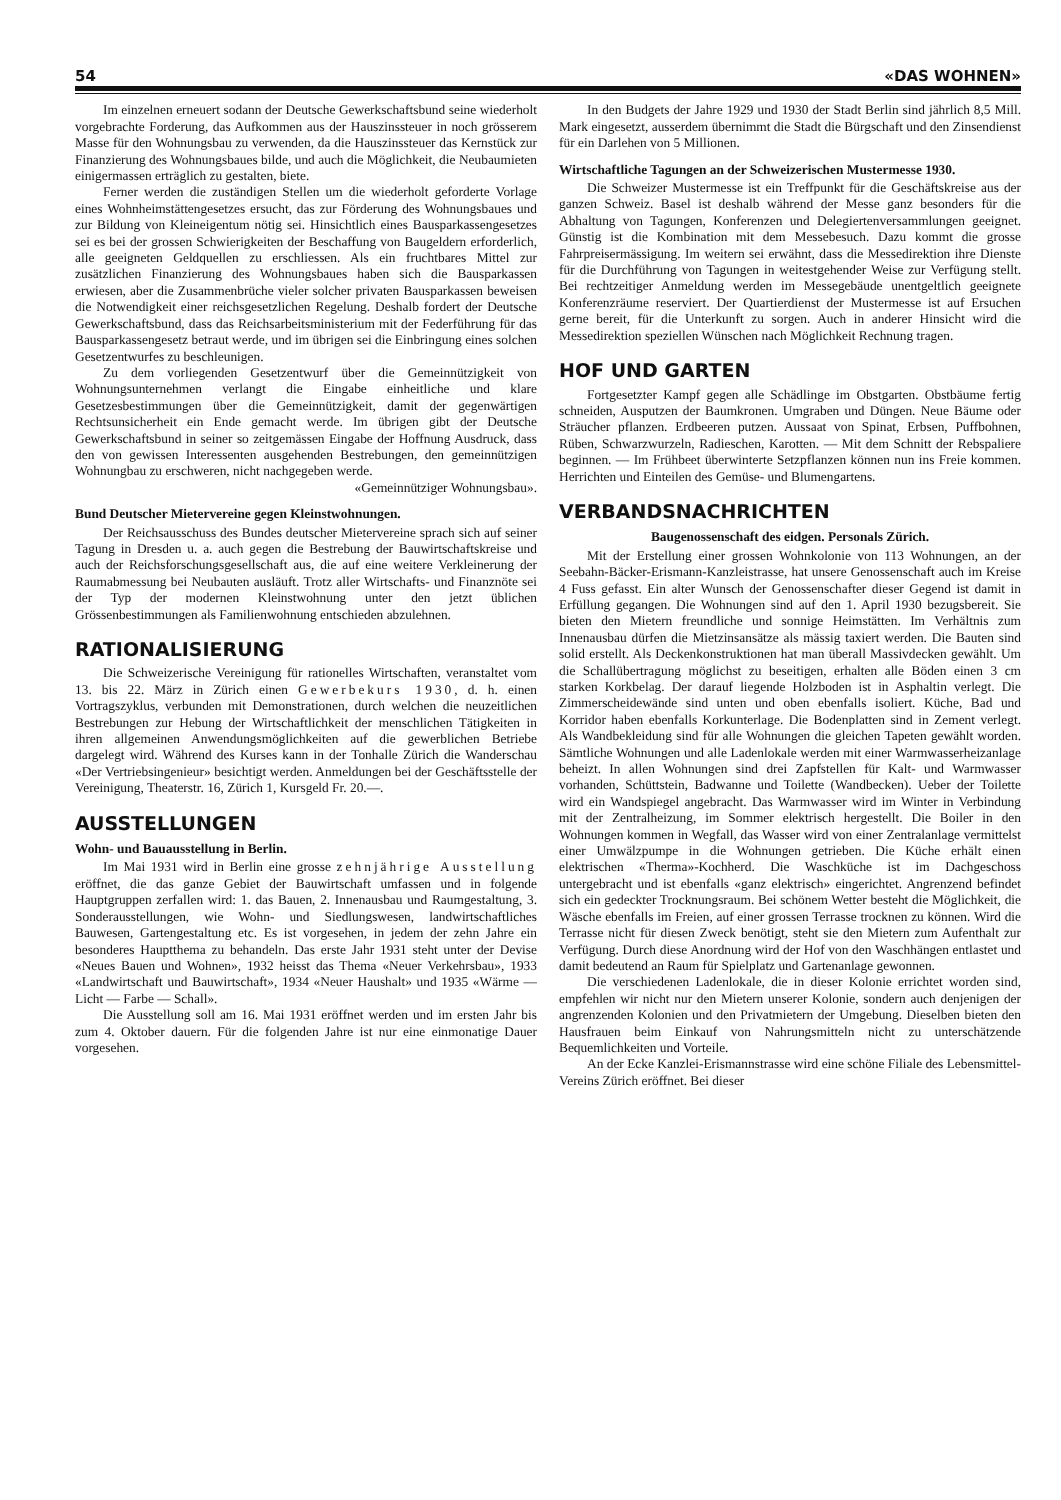54 «DAS WOHNEN»
Im einzelnen erneuert sodann der Deutsche Gewerkschaftsbund seine wiederholt vorgebrachte Forderung, das Aufkommen aus der Hauszinssteuer in noch grösserem Masse für den Wohnungsbau zu verwenden, da die Hauszinssteuer das Kernstück zur Finanzierung des Wohnungsbaues bilde, und auch die Möglichkeit, die Neubaumieten einigermassen erträglich zu gestalten, biete.
Ferner werden die zuständigen Stellen um die wiederholt geforderte Vorlage eines Wohnheimstättengesetzes ersucht, das zur Förderung des Wohnungsbaues und zur Bildung von Kleineigentum nötig sei. Hinsichtlich eines Bausparkassengesetzes sei es bei der grossen Schwierigkeiten der Beschaffung von Baugeldern erforderlich, alle geeigneten Geldquellen zu erschliessen. Als ein fruchtbares Mittel zur zusätzlichen Finanzierung des Wohnungsbaues haben sich die Bausparkassen erwiesen, aber die Zusammenbrüche vieler solcher privaten Bausparkassen beweisen die Notwendigkeit einer reichsgesetzlichen Regelung. Deshalb fordert der Deutsche Gewerkschaftsbund, dass das Reichsarbeitsministerium mit der Federführung für das Bausparkassengesetz betraut werde, und im übrigen sei die Einbringung eines solchen Gesetzentwurfes zu beschleunigen.
Zu dem vorliegenden Gesetzentwurf über die Gemeinnützigkeit von Wohnungsunternehmen verlangt die Eingabe einheitliche und klare Gesetzesbestimmungen über die Gemeinnützigkeit, damit der gegenwärtigen Rechtsunsicherheit ein Ende gemacht werde. Im übrigen gibt der Deutsche Gewerkschaftsbund in seiner so zeitgemässen Eingabe der Hoffnung Ausdruck, dass den von gewissen Interessenten ausgehenden Bestrebungen, den gemeinnützigen Wohnungbau zu erschweren, nicht nachgegeben werde.
«Gemeinnütziger Wohnungsbau».
Bund Deutscher Mietervereine gegen Kleinstwohnungen.
Der Reichsausschuss des Bundes deutscher Mietervereine sprach sich auf seiner Tagung in Dresden u. a. auch gegen die Bestrebung der Bauwirtschaftskreise und auch der Reichsforschungsgesellschaft aus, die auf eine weitere Verkleinerung der Raumabmessung bei Neubauten ausläuft. Trotz aller Wirtschafts- und Finanznöte sei der Typ der modernen Kleinstwohnung unter den jetzt üblichen Grössenbestimmungen als Familienwohnung entschieden abzulehnen.
RATIONALISIERUNG
Die Schweizerische Vereinigung für rationelles Wirtschaften, veranstaltet vom 13. bis 22. März in Zürich einen Gewerbekurs 1930, d. h. einen Vortragszyklus, verbunden mit Demonstrationen, durch welchen die neuzeitlichen Bestrebungen zur Hebung der Wirtschaftlichkeit der menschlichen Tätigkeiten in ihren allgemeinen Anwendungsmöglichkeiten auf die gewerblichen Betriebe dargelegt wird. Während des Kurses kann in der Tonhalle Zürich die Wanderschau «Der Vertriebsingenieur» besichtigt werden. Anmeldungen bei der Geschäftsstelle der Vereinigung, Theaterstr. 16, Zürich 1, Kursgeld Fr. 20.—.
AUSSTELLUNGEN
Wohn- und Bauausstellung in Berlin.
Im Mai 1931 wird in Berlin eine grosse zehnjährige Ausstellung eröffnet, die das ganze Gebiet der Bauwirtschaft umfassen und in folgende Hauptgruppen zerfallen wird: 1. das Bauen, 2. Innenausbau und Raumgestaltung, 3. Sonderausstellungen, wie Wohn- und Siedlungswesen, landwirtschaftliches Bauwesen, Gartengestaltung etc. Es ist vorgesehen, in jedem der zehn Jahre ein besonderes Hauptthema zu behandeln. Das erste Jahr 1931 steht unter der Devise «Neues Bauen und Wohnen», 1932 heisst das Thema «Neuer Verkehrsbau», 1933 «Landwirtschaft und Bauwirtschaft», 1934 «Neuer Haushalt» und 1935 «Wärme — Licht — Farbe — Schall».
Die Ausstellung soll am 16. Mai 1931 eröffnet werden und im ersten Jahr bis zum 4. Oktober dauern. Für die folgenden Jahre ist nur eine einmonatige Dauer vorgesehen.
In den Budgets der Jahre 1929 und 1930 der Stadt Berlin sind jährlich 8,5 Mill. Mark eingesetzt, ausserdem übernimmt die Stadt die Bürgschaft und den Zinsendienst für ein Darlehen von 5 Millionen.
Wirtschaftliche Tagungen an der Schweizerischen Mustermesse 1930.
Die Schweizer Mustermesse ist ein Treffpunkt für die Geschäftskreise aus der ganzen Schweiz. Basel ist deshalb während der Messe ganz besonders für die Abhaltung von Tagungen, Konferenzen und Delegiertenversammlungen geeignet. Günstig ist die Kombination mit dem Messebesuch. Dazu kommt die grosse Fahrpreisermässigung. Im weitern sei erwähnt, dass die Messedirektion ihre Dienste für die Durchführung von Tagungen in weitestgehender Weise zur Verfügung stellt. Bei rechtzeitiger Anmeldung werden im Messegebäude unentgeltlich geeignete Konferenzräume reserviert. Der Quartierdienst der Mustermesse ist auf Ersuchen gerne bereit, für die Unterkunft zu sorgen. Auch in anderer Hinsicht wird die Messedirektion speziellen Wünschen nach Möglichkeit Rechnung tragen.
HOF UND GARTEN
Fortgesetzter Kampf gegen alle Schädlinge im Obstgarten. Obstbäume fertig schneiden, Ausputzen der Baumkronen. Umgraben und Düngen. Neue Bäume oder Sträucher pflanzen. Erdbeeren putzen. Aussaat von Spinat, Erbsen, Puffbohnen, Rüben, Schwarzwurzeln, Radieschen, Karotten. — Mit dem Schnitt der Rebspaliere beginnen. — Im Frühbeet überwinterte Setzpflanzen können nun ins Freie kommen. Herrichten und Einteilen des Gemüse- und Blumengartens.
VERBANDSNACHRICHTEN
Baugenossenschaft des eidgen. Personals Zürich.
Mit der Erstellung einer grossen Wohnkolonie von 113 Wohnungen, an der Seebahn-Bäcker-Erismann-Kanzleistrasse, hat unsere Genossenschaft auch im Kreise 4 Fuss gefasst. Ein alter Wunsch der Genossenschafter dieser Gegend ist damit in Erfüllung gegangen. Die Wohnungen sind auf den 1. April 1930 bezugsbereit. Sie bieten den Mietern freundliche und sonnige Heimstätten. Im Verhältnis zum Innenausbau dürfen die Mietzinsansätze als mässig taxiert werden. Die Bauten sind solid erstellt. Als Deckenkonstruktionen hat man überall Massivdecken gewählt. Um die Schallübertragung möglichst zu beseitigen, erhalten alle Böden einen 3 cm starken Korkbelag. Der darauf liegende Holzboden ist in Asphaltin verlegt. Die Zimmerscheidewände sind unten und oben ebenfalls isoliert. Küche, Bad und Korridor haben ebenfalls Korkunterlage. Die Bodenplatten sind in Zement verlegt. Als Wandbekleidung sind für alle Wohnungen die gleichen Tapeten gewählt worden. Sämtliche Wohnungen und alle Ladenlokale werden mit einer Warmwasserheizanlage beheizt. In allen Wohnungen sind drei Zapfstellen für Kalt- und Warmwasser vorhanden, Schüttstein, Badwanne und Toilette (Wandbecken). Ueber der Toilette wird ein Wandspiegel angebracht. Das Warmwasser wird im Winter in Verbindung mit der Zentralheizung, im Sommer elektrisch hergestellt. Die Boiler in den Wohnungen kommen in Wegfall, das Wasser wird von einer Zentralanlage vermittelst einer Umwälzpumpe in die Wohnungen getrieben. Die Küche erhält einen elektrischen «Therma»-Kochherd. Die Waschküche ist im Dachgeschoss untergebracht und ist ebenfalls «ganz elektrisch» eingerichtet. Angrenzend befindet sich ein gedeckter Trocknungsraum. Bei schönem Wetter besteht die Möglichkeit, die Wäsche ebenfalls im Freien, auf einer grossen Terrasse trocknen zu können. Wird die Terrasse nicht für diesen Zweck benötigt, steht sie den Mietern zum Aufenthalt zur Verfügung. Durch diese Anordnung wird der Hof von den Waschhängen entlastet und damit bedeutend an Raum für Spielplatz und Gartenanlage gewonnen.
Die verschiedenen Ladenlokale, die in dieser Kolonie errichtet worden sind, empfehlen wir nicht nur den Mietern unserer Kolonie, sondern auch denjenigen der angrenzenden Kolonien und den Privatmietern der Umgebung. Dieselben bieten den Hausfrauen beim Einkauf von Nahrungsmitteln nicht zu unterschätzende Bequemlichkeiten und Vorteile.
An der Ecke Kanzlei-Erismannstrasse wird eine schöne Filiale des Lebensmittel-Vereins Zürich eröffnet. Bei dieser